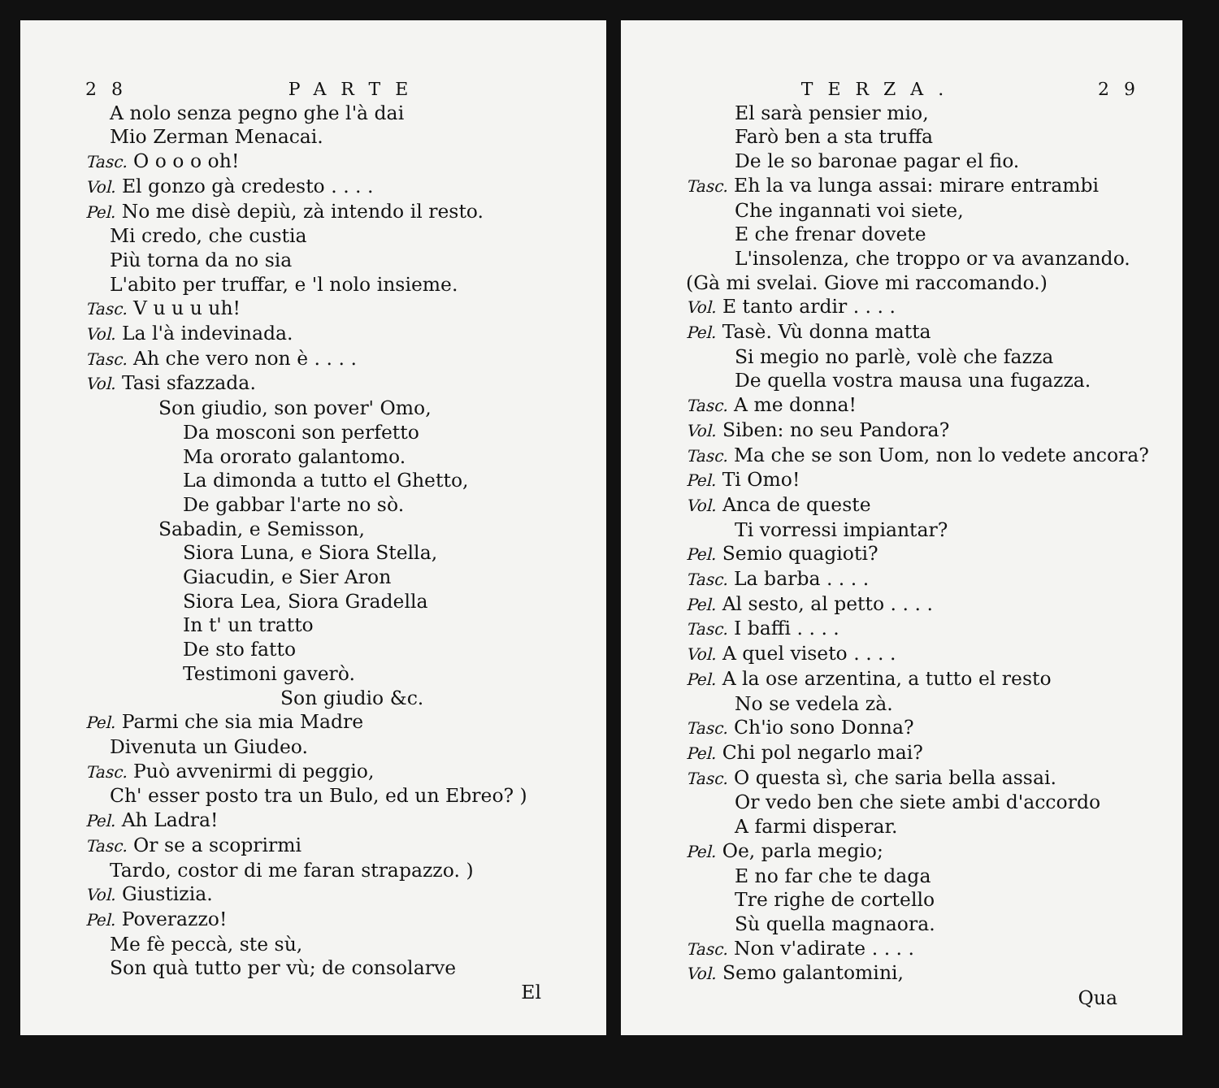28 PARTE
A nolo senza pegno ghe l'à dai
Mio Zerman Menacai.
Tasc. O o o o oh!
Vol. El gonzo gà credesto . . . .
Pel. No me disè depiù, zà intendo il resto.
Mi credo, che custia
Più torna da no sia
L'abito per truffar, e 'l nolo insieme.
Tasc. V u u u uh!
Vol. La l'à indevinada.
Tasc. Ah che vero non è . . . .
Vol. Tasi sfazzada.
Son giudio, son pover' Omo,
Da mosconi son perfetto
Ma ororato galantomo.
La dimonda a tutto el Ghetto,
De gabbar l'arte no sò.
Sabadin, e Semisson,
Siora Luna, e Siora Stella,
Giacudin, e Sier Aron
Siora Lea, Siora Gradella
In t' un tratto
De sto fatto
Testimoni gaverò.
Son giudio &c.
Pel. Parmi che sia mia Madre
Divenuta un Giudeo.
Tasc. Può avvenirmi di peggio,
Ch' esser posto tra un Bulo, ed un Ebreo? )
Pel. Ah Ladra!
Tasc. Or se a scoprirmi
Tardo, costor di me faran strapazzo. )
Vol. Giustizia.
Pel. Poverazzo!
Me fè peccà, ste sù,
Son quà tutto per vù; de consolarve
El
TERZA. 29
El sarà pensier mio,
Farò ben a sta truffa
De le so baronae pagar el fio.
Tasc. Eh la va lunga assai: mirare entrambi
Che ingannati voi siete,
E che frenar dovete
L'insolenza, che troppo or va avanzando.
(Gà mi svelai. Giove mi raccomando.)
Vol. E tanto ardir . . . .
Pel. Tasè. Vù donna matta
Si megio no parlè, volè che fazza
De quella vostra mausa una fugazza.
Tasc. A me donna!
Vol. Siben: no seu Pandora?
Tasc. Ma che se son Uom, non lo vedete ancora?
Pel. Ti Omo!
Vol. Anca de queste
Ti vorressi impiantar?
Pel. Semio quagioti?
Tasc. La barba . . . .
Pel. Al sesto, al petto . . . .
Tasc. I baffi . . . .
Vol. A quel viseto . . . .
Pel. A la ose arzentina, a tutto el resto
No se vedela zà.
Tasc. Ch'io sono Donna?
Pel. Chi pol negarlo mai?
Tasc. O questa sì, che saria bella assai.
Or vedo ben che siete ambi d'accordo
A farmi disperar.
Pel. Oe, parla megio;
E no far che te daga
Tre righe de cortello
Sù quella magnaora.
Tasc. Non v'adirate . . . .
Vol. Semo galantomini,
Qua